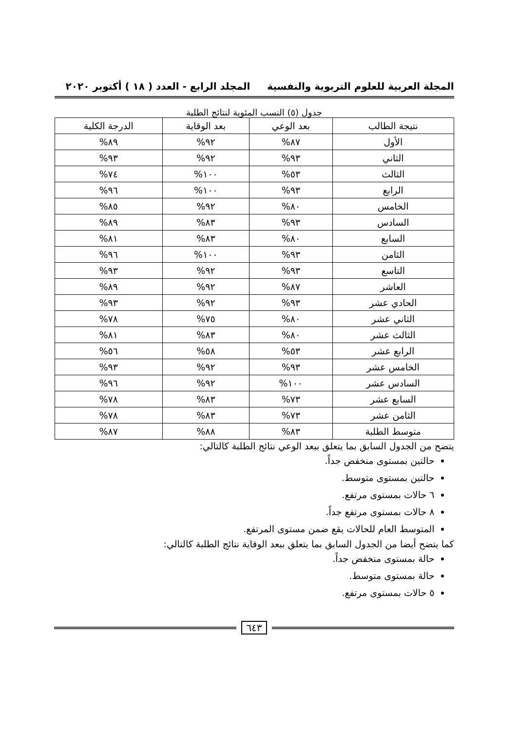المجلة العربية للعلوم التربوية والنفسية المجلد الرابع - العدد ( ١٨ ) أكتوبر ٢٠٢٠
جدول (٥) النسب المئوية لنتائج الطلبة
| نتيجة الطالب | بعد الوعي | بعد الوقاية | الدرجة الكلية |
| --- | --- | --- | --- |
| الأول | ٨٧% | ٩٢% | ٨٩% |
| الثاني | ٩٣% | ٩٢% | ٩٣% |
| الثالث | ٥٣% | ١٠٠% | ٧٤% |
| الرابع | ٩٣% | ١٠٠% | ٩٦% |
| الخامس | ٨٠% | ٩٢% | ٨٥% |
| السادس | ٩٣% | ٨٣% | ٨٩% |
| السابع | ٨٠% | ٨٣% | ٨١% |
| الثامن | ٩٣% | ١٠٠% | ٩٦% |
| التاسع | ٩٣% | ٩٢% | ٩٣% |
| العاشر | ٨٧% | ٩٢% | ٨٩% |
| الحادي عشر | ٩٣% | ٩٢% | ٩٣% |
| الثاني عشر | ٨٠% | ٧٥% | ٧٨% |
| الثالث عشر | ٨٠% | ٨٣% | ٨١% |
| الرابع عشر | ٥٣% | ٥٨% | ٥٦% |
| الخامس عشر | ٩٣% | ٩٢% | ٩٣% |
| السادس عشر | ١٠٠% | ٩٢% | ٩٦% |
| السابع عشر | ٧٣% | ٨٣% | ٧٨% |
| الثامن عشر | ٧٣% | ٨٣% | ٧٨% |
| متوسط الطلبة | ٨٣% | ٨٨% | ٨٧% |
يتضح من الجدول السابق بما يتعلق ببعد الوعي نتائج الطلبة كالتالي:
حالتين بمستوى منخفض جداً.
حالتين بمستوى متوسط.
٦ حالات بمستوى مرتفع.
٨ حالات بمستوى مرتفع جداً.
المتوسط العام للحالات يقع ضمن مستوى المرتفع.
كما يتضح أيضا من الجدول السابق بما يتعلق ببعد الوقاية نتائج الطلبة كالتالي:
حالة بمستوى منخفض جداً.
حالة بمستوى متوسط.
٥ حالات بمستوى مرتفع.
٦٤٣